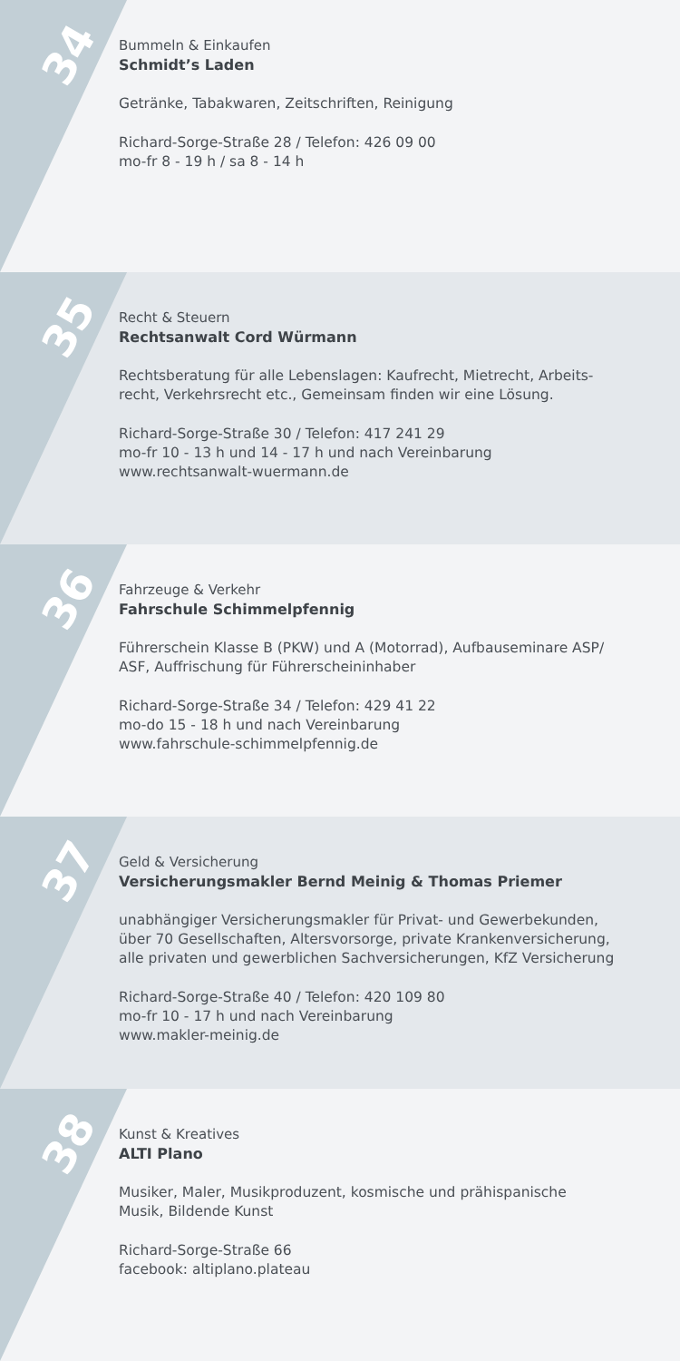34
Bummeln & Einkaufen
Schmidt’s Laden
Getränke, Tabakwaren, Zeitschriften, Reinigung
Richard-Sorge-Straße 28 / Telefon: 426 09 00
mo-fr 8 - 19 h / sa 8 - 14 h
35
Recht & Steuern
Rechtsanwalt Cord Würmann
Rechtsberatung für alle Lebenslagen: Kaufrecht, Mietrecht, Arbeits-
recht, Verkehrsrecht etc., Gemeinsam finden wir eine Lösung.
Richard-Sorge-Straße 30 / Telefon: 417 241 29
mo-fr 10 - 13 h und 14 - 17 h und nach Vereinbarung
www.rechtsanwalt-wuermann.de
36
Fahrzeuge & Verkehr
Fahrschule Schimmelpfennig
Führerschein Klasse B (PKW) und A (Motorrad), Aufbauseminare ASP/
ASF, Auffrischung für Führerscheininhaber
Richard-Sorge-Straße 34 / Telefon: 429 41 22
mo-do 15 - 18 h und nach Vereinbarung
www.fahrschule-schimmelpfennig.de
37
Geld & Versicherung
Versicherungsmakler Bernd Meinig & Thomas Priemer
unabhängiger Versicherungsmakler für Privat- und Gewerbekunden,
über 70 Gesellschaften, Altersvorsorge, private Krankenversicherung,
alle privaten und gewerblichen Sachversicherungen, KfZ Versicherung
Richard-Sorge-Straße 40 / Telefon: 420 109 80
mo-fr 10 - 17 h und nach Vereinbarung
www.makler-meinig.de
38
Kunst & Kreatives
ALTI Plano
Musiker, Maler, Musikproduzent, kosmische und prähispanische
Musik, Bildende Kunst
Richard-Sorge-Straße 66
facebook: altiplano.plateau